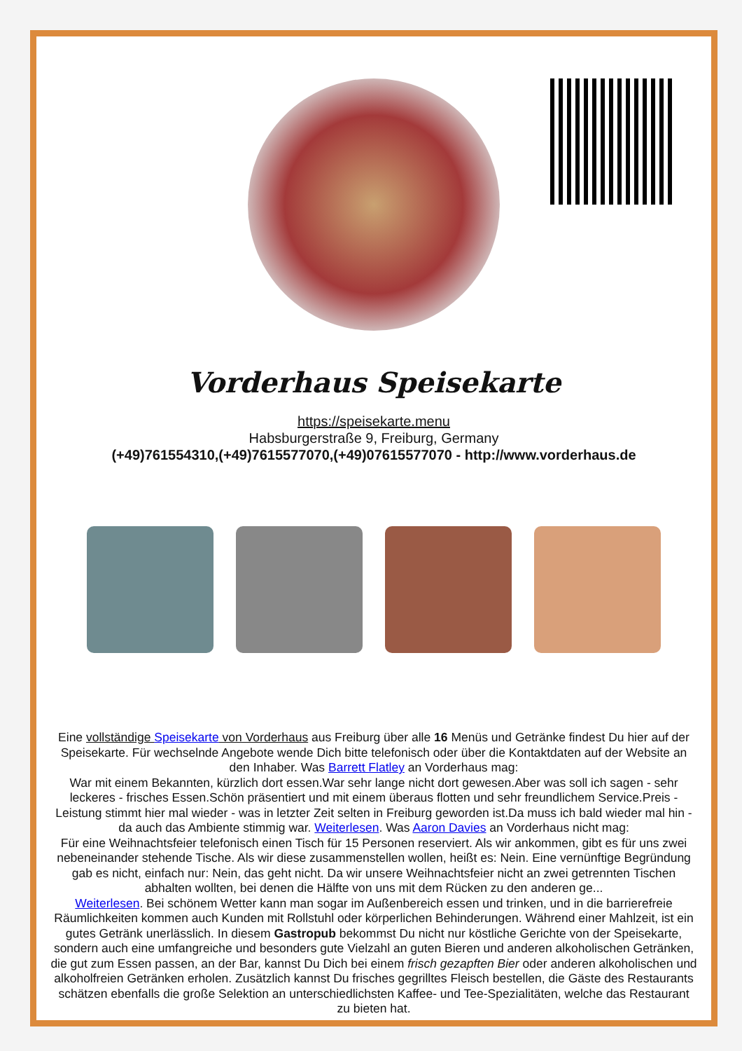Vorderhaus Speisekarte
https://speisekarte.menu
Habsburgerstraße 9, Freiburg, Germany
(+49)761554310,(+49)7615577070,(+49)07615577070 - http://www.vorderhaus.de
Eine vollständige Speisekarte von Vorderhaus aus Freiburg über alle 16 Menüs und Getränke findest Du hier auf der Speisekarte. Für wechselnde Angebote wende Dich bitte telefonisch oder über die Kontaktdaten auf der Website an den Inhaber. Was Barrett Flatley an Vorderhaus mag:
War mit einem Bekannten, kürzlich dort essen.War sehr lange nicht dort gewesen.Aber was soll ich sagen - sehr leckeres - frisches Essen.Schön präsentiert und mit einem überaus flotten und sehr freundlichem Service.Preis - Leistung stimmt hier mal wieder - was in letzter Zeit selten in Freiburg geworden ist.Da muss ich bald wieder mal hin - da auch das Ambiente stimmig war. Weiterlesen. Was Aaron Davies an Vorderhaus nicht mag:
Für eine Weihnachtsfeier telefonisch einen Tisch für 15 Personen reserviert. Als wir ankommen, gibt es für uns zwei nebeneinander stehende Tische. Als wir diese zusammenstellen wollen, heißt es: Nein. Eine vernünftige Begründung gab es nicht, einfach nur: Nein, das geht nicht. Da wir unsere Weihnachtsfeier nicht an zwei getrennten Tischen abhalten wollten, bei denen die Hälfte von uns mit dem Rücken zu den anderen ge...
Weiterlesen. Bei schönem Wetter kann man sogar im Außenbereich essen und trinken, und in die barrierefreie Räumlichkeiten kommen auch Kunden mit Rollstuhl oder körperlichen Behinderungen. Während einer Mahlzeit, ist ein gutes Getränk unerlässlich. In diesem Gastropub bekommst Du nicht nur köstliche Gerichte von der Speisekarte, sondern auch eine umfangreiche und besonders gute Vielzahl an guten Bieren und anderen alkoholischen Getränken, die gut zum Essen passen, an der Bar, kannst Du Dich bei einem frisch gezapften Bier oder anderen alkoholischen und alkoholfreien Getränken erholen. Zusätzlich kannst Du frisches gegrilltes Fleisch bestellen, die Gäste des Restaurants schätzen ebenfalls die große Selektion an unterschiedlichsten Kaffee- und Tee-Spezialitäten, welche das Restaurant zu bieten hat.